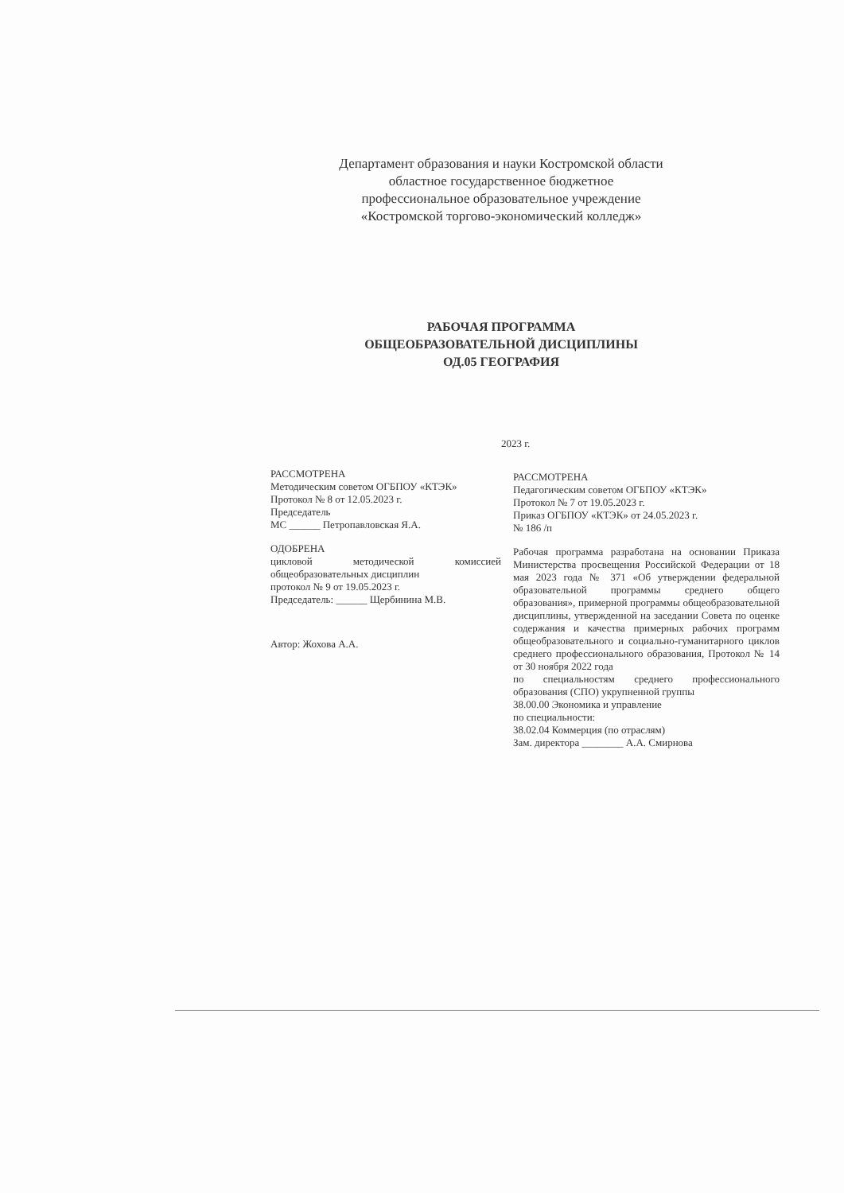Департамент образования и науки Костромской области
областное государственное бюджетное
профессиональное образовательное учреждение
«Костромской торгово-экономический колледж»
РАБОЧАЯ ПРОГРАММА
ОБЩЕОБРАЗОВАТЕЛЬНОЙ ДИСЦИПЛИНЫ
ОД.05 ГЕОГРАФИЯ
2023 г.
РАССМОТРЕНА
Методическим советом ОГБПОУ «КТЭК»
Протокол № 8 от 12.05.2023 г.
Председатель
МС ______ Петропавловская Я.А.
ОДОБРЕНА
цикловой методической комиссией общеобразовательных дисциплин
протокол № 9 от 19.05.2023 г.
Председатель: ______ Щербинина М.В.
Автор: Жохова А.А.
РАССМОТРЕНА
Педагогическим советом ОГБПОУ «КТЭК»
Протокол № 7 от 19.05.2023 г.
Приказ ОГБПОУ «КТЭК» от 24.05.2023 г.
№ 186 /п
Рабочая программа разработана на основании Приказа Министерства просвещения Российской Федерации от 18 мая 2023 года № 371 «Об утверждении федеральной образовательной программы среднего общего образования», примерной программы общеобразовательной дисциплины, утвержденной на заседании Совета по оценке содержания и качества примерных рабочих программ общеобразовательного и социально-гуманитарного циклов среднего профессионального образования, Протокол № 14 от 30 ноября 2022 года
по специальностям среднего профессионального образования (СПО) укрупненной группы
38.00.00 Экономика и управление
по специальности:
38.02.04 Коммерция (по отраслям)
Зам. директора ________ А.А. Смирнова